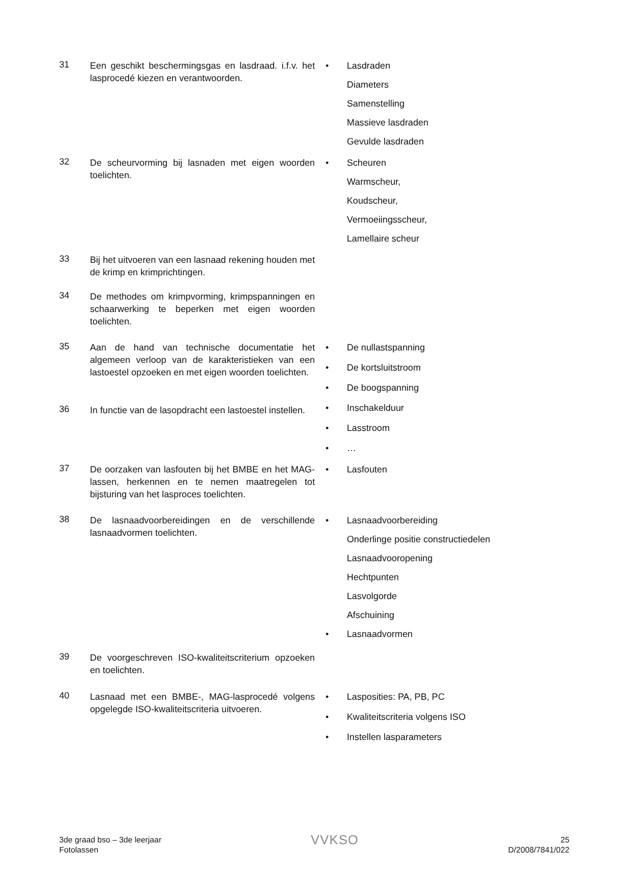31
Een geschikt beschermingsgas en lasdraad. i.f.v. het lasprocedé kiezen en verantwoorden.
• Lasdraden
Diameters
Samenstelling
Massieve lasdraden
Gevulde lasdraden
32
De scheurvorming bij lasnaden met eigen woorden toelichten.
• Scheuren
Warmscheur,
Koudscheur,
Vermoeiingsscheur,
Lamellaire scheur
33
Bij het uitvoeren van een lasnaad rekening houden met de krimp en krimprichtingen.
34
De methodes om krimpvorming, krimpspanningen en schaarwerking te beperken met eigen woorden toelichten.
35
Aan de hand van technische documentatie het algemeen verloop van de karakteristieken van een lastoestel opzoeken en met eigen woorden toelichten.
36
In functie van de lasopdracht een lastoestel instellen.
• De nullastspanning
• De kortsluitstroom
• De boogspanning
• Inschakelduur
• Lasstroom
• …
37
De oorzaken van lasfouten bij het BMBE en het MAG-lassen, herkennen en te nemen maatregelen tot bijsturing van het lasproces toelichten.
• Lasfouten
38
De lasnaadvoorbereidingen en de verschillende lasnaadvormen toelichten.
• Lasnaadvoorbereiding
Onderlinge positie constructiedelen
Lasnaadvooropening
Hechtpunten
Lasvolgorde
Afschuining
• Lasnaadvormen
39
De voorgeschreven ISO-kwaliteitscriterium opzoeken en toelichten.
40
Lasnaad met een BMBE-, MAG-lasprocedé volgens opgelegde ISO-kwaliteitscriteria uitvoeren.
• Lasposities: PA, PB, PC
• Kwaliteitscriteria volgens ISO
• Instellen lasparameters
3de graad bso – 3de leerjaar
Fotolassen
VVKSO
25
D/2008/7841/022